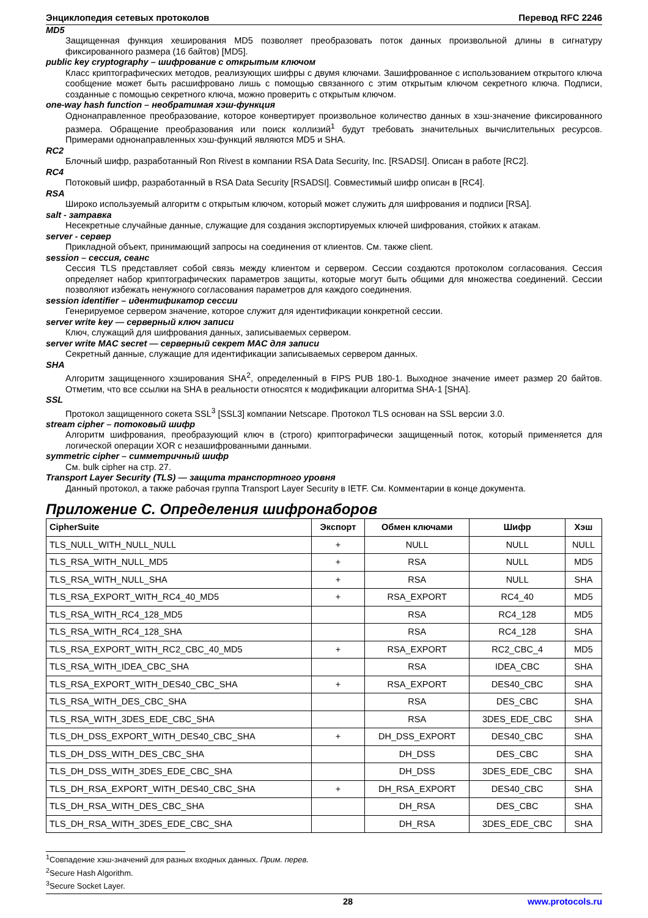Энциклопедия сетевых протоколов Перевод RFC 2246
MD5
Защищенная функция хеширования MD5 позволяет преобразовать поток данных произвольной длины в сигнатуру фиксированного размера (16 байтов) [MD5].
public key cryptography – шифрование с открытым ключом
Класс криптографических методов, реализующих шифры с двумя ключами. Зашифрованное с использованием открытого ключа сообщение может быть расшифровано лишь с помощью связанного с этим открытым ключом секретного ключа. Подписи, созданные с помощью секретного ключа, можно проверить с открытым ключом.
one-way hash function – необратимая хэш-функция
Однонаправленное преобразование, которое конвертирует произвольное количество данных в хэш-значение фиксированного размера. Обращение преобразования или поиск коллизий<sup>1</sup> будут требовать значительных вычислительных ресурсов. Примерами однонаправленных хэш-функций являются MD5 и SHA.
RC2
Блочный шифр, разработанный Ron Rivest в компании RSA Data Security, Inc. [RSADSI]. Описан в работе [RC2].
RC4
Потоковый шифр, разработанный в RSA Data Security [RSADSI]. Совместимый шифр описан в [RC4].
RSA
Широко используемый алгоритм с открытым ключом, который может служить для шифрования и подписи [RSA].
salt - затравка
Несекретные случайные данные, служащие для создания экспортируемых ключей шифрования, стойких к атакам.
server - сервер
Прикладной объект, принимающий запросы на соединения от клиентов. См. также client.
session – сессия, сеанс
Сессия TLS представляет собой связь между клиентом и сервером. Сессии создаются протоколом согласования. Сессия определяет набор криптографических параметров защиты, которые могут быть общими для множества соединений. Сессии позволяют избежать ненужного согласования параметров для каждого соединения.
session identifier – идентификатор сессии
Генерируемое сервером значение, которое служит для идентификации конкретной сессии.
server write key — серверный ключ записи
Ключ, служащий для шифрования данных, записываемых сервером.
server write MAC secret — серверный секрет MAC для записи
Секретный данные, служащие для идентификации записываемых сервером данных.
SHA
Алгоритм защищенного хэширования SHA<sup>2</sup>, определенный в FIPS PUB 180-1. Выходное значение имеет размер 20 байтов. Отметим, что все ссылки на SHA в реальности относятся к модификации алгоритма SHA-1 [SHA].
SSL
Протокол защищенного сокета SSL<sup>3</sup> [SSL3] компании Netscape. Протокол TLS основан на SSL версии 3.0.
stream cipher – потоковый шифр
Алгоритм шифрования, преобразующий ключ в (строго) криптографически защищенный поток, который применяется для логической операции XOR с незашифрованными данными.
symmetric cipher – симметричный шифр
См. bulk cipher на стр. 27.
Transport Layer Security (TLS) — защита транспортного уровня
Данный протокол, а также рабочая группа Transport Layer Security в IETF. См. Комментарии в конце документа.
Приложение C. Определения шифронаборов
| CipherSuite | Экспорт | Обмен ключами | Шифр | Хэш |
| --- | --- | --- | --- | --- |
| TLS_NULL_WITH_NULL_NULL | + | NULL | NULL | NULL |
| TLS_RSA_WITH_NULL_MD5 | + | RSA | NULL | MD5 |
| TLS_RSA_WITH_NULL_SHA | + | RSA | NULL | SHA |
| TLS_RSA_EXPORT_WITH_RC4_40_MD5 | + | RSA_EXPORT | RC4_40 | MD5 |
| TLS_RSA_WITH_RC4_128_MD5 | | RSA | RC4_128 | MD5 |
| TLS_RSA_WITH_RC4_128_SHA | | RSA | RC4_128 | SHA |
| TLS_RSA_EXPORT_WITH_RC2_CBC_40_MD5 | + | RSA_EXPORT | RC2_CBC_4 | MD5 |
| TLS_RSA_WITH_IDEA_CBC_SHA | | RSA | IDEA_CBC | SHA |
| TLS_RSA_EXPORT_WITH_DES40_CBC_SHA | + | RSA_EXPORT | DES40_CBC | SHA |
| TLS_RSA_WITH_DES_CBC_SHA | | RSA | DES_CBC | SHA |
| TLS_RSA_WITH_3DES_EDE_CBC_SHA | | RSA | 3DES_EDE_CBC | SHA |
| TLS_DH_DSS_EXPORT_WITH_DES40_CBC_SHA | + | DH_DSS_EXPORT | DES40_CBC | SHA |
| TLS_DH_DSS_WITH_DES_CBC_SHA | | DH_DSS | DES_CBC | SHA |
| TLS_DH_DSS_WITH_3DES_EDE_CBC_SHA | | DH_DSS | 3DES_EDE_CBC | SHA |
| TLS_DH_RSA_EXPORT_WITH_DES40_CBC_SHA | + | DH_RSA_EXPORT | DES40_CBC | SHA |
| TLS_DH_RSA_WITH_DES_CBC_SHA | | DH_RSA | DES_CBC | SHA |
| TLS_DH_RSA_WITH_3DES_EDE_CBC_SHA | | DH_RSA | 3DES_EDE_CBC | SHA |
<sup>1</sup> Совпадение хэш-значений для разных входных данных. Прим. перев.
<sup>2</sup> Secure Hash Algorithm.
<sup>3</sup> Secure Socket Layer.
28 www.protocols.ru